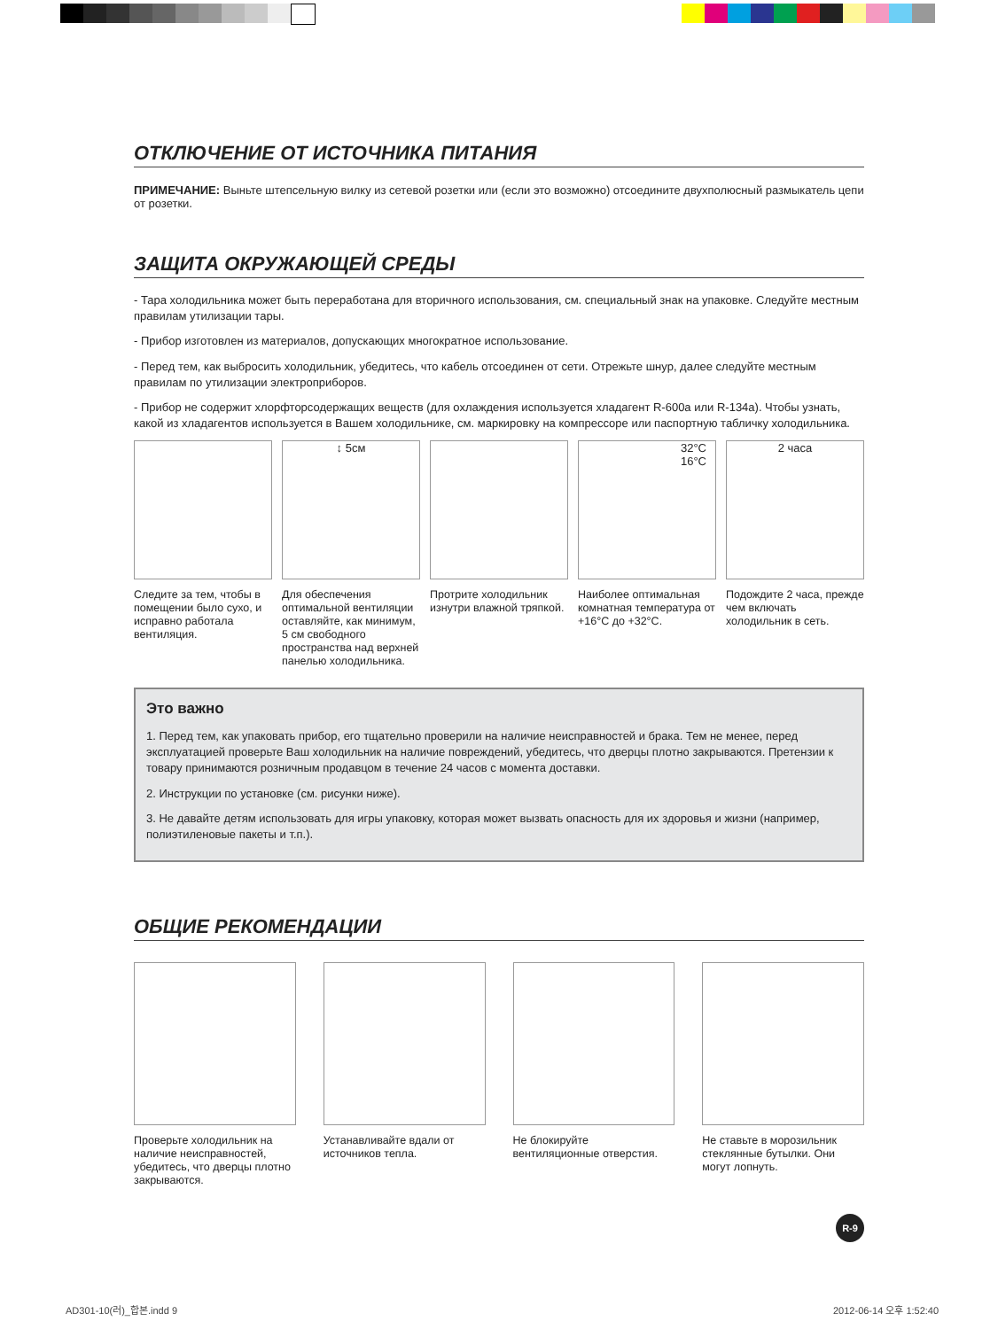ОТКЛЮЧЕНИЕ ОТ ИСТОЧНИКА ПИТАНИЯ
ПРИМЕЧАНИЕ: Выньте штепсельную вилку из сетевой розетки или (если это возможно) отсоедините двухполюсный размыкатель цепи от розетки.
ЗАЩИТА ОКРУЖАЮЩЕЙ СРЕДЫ
- Тара холодильника может быть переработана для вторичного использования, см. специальный знак на упаковке. Следуйте местным правилам утилизации тары.
- Прибор изготовлен из материалов, допускающих многократное использование.
- Перед тем, как выбросить холодильник, убедитесь, что кабель отсоединен от сети. Отрежьте шнур, далее следуйте местным правилам по утилизации электроприборов.
- Прибор не содержит хлорфторсодержащих веществ (для охлаждения используется хладагент R-600a или R-134a). Чтобы узнать, какой из хладагентов используется в Вашем холодильнике, см. маркировку на компрессоре или паспортную табличку холодильника.
Следите за тем, чтобы в помещении было сухо, и исправно работала вентиляция.
↕ 5см
Для обеспечения оптимальной вентиляции оставляйте, как минимум, 5 см свободного пространства над верхней панелью холодильника.
Протрите холодильник изнутри влажной тряпкой.
32°C
16°C
Наиболее оптимальная комнатная температура от +16°C до +32°C.
2 часа
Подождите 2 часа, прежде чем включать холодильник в сеть.
Это важно
1. Перед тем, как упаковать прибор, его тщательно проверили на наличие неисправностей и брака. Тем не менее, перед эксплуатацией проверьте Ваш холодильник на наличие повреждений, убедитесь, что дверцы плотно закрываются. Претензии к товару принимаются розничным продавцом в течение 24 часов с момента доставки.
2. Инструкции по установке (см. рисунки ниже).
3. Не давайте детям использовать для игры упаковку, которая может вызвать опасность для их здоровья и жизни (например, полиэтиленовые пакеты и т.п.).
ОБЩИЕ РЕКОМЕНДАЦИИ
Проверьте холодильник на наличие неисправностей, убедитесь, что дверцы плотно закрываются.
Устанавливайте вдали от источников тепла.
Не блокируйте вентиляционные отверстия.
Не ставьте в морозильник стеклянные бутылки. Они могут лопнуть.
R-9
AD301-10(러)_합본.indd 9 2012-06-14 오후 1:52:40